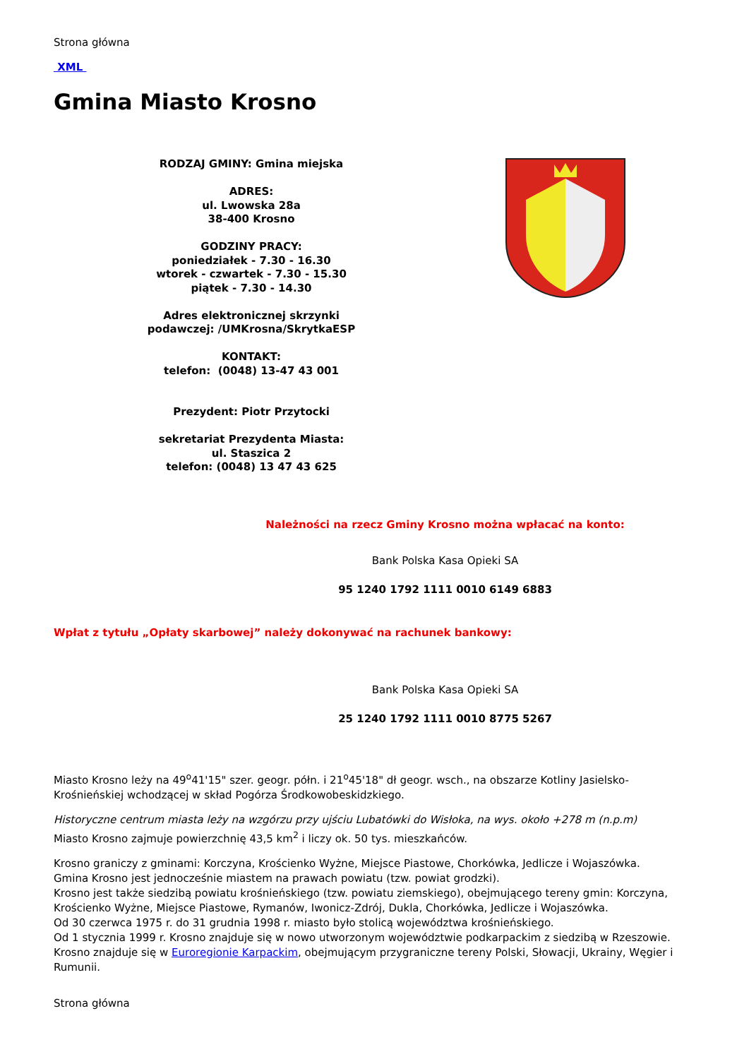Strona główna
XML
Gmina Miasto Krosno
| RODZAJ GMINY: Gmina miejska ADRES: ul. Lwowska 28a 38-400 Krosno GODZINY PRACY: poniedziałek - 7.30 - 16.30 wtorek - czwartek - 7.30 - 15.30 piątek - 7.30 - 14.30 Adres elektronicznej skrzynki podawczej: /UMKrosna/SkrytkaESP KONTAKT: telefon: (0048) 13-47 43 001 Prezydent: Piotr Przytocki sekretariat Prezydenta Miasta: ul. Staszica 2 telefon: (0048) 13 47 43 625 | |
Należności na rzecz Gminy Krosno można wpłacać na konto:
Bank Polska Kasa Opieki SA
95 1240 1792 1111 0010 6149 6883
Wpłat z tytułu „Opłaty skarbowej” należy dokonywać na rachunek bankowy:
Bank Polska Kasa Opieki SA
25 1240 1792 1111 0010 8775 5267
Miasto Krosno leży na 49<sup>o</sup>41'15" szer. geogr. półn. i 21<sup>o</sup>45'18" dł geogr. wsch., na obszarze Kotliny Jasielsko-Krośnieńskiej wchodzącej w skład Pogórza Środkowobeskidzkiego.
Historyczne centrum miasta leży na wzgórzu przy ujściu Lubatówki do Wisłoka, na wys. około +278 m (n.p.m)
Miasto Krosno zajmuje powierzchnię 43,5 km<sup>2</sup> i liczy ok. 50 tys. mieszkańców.
Krosno graniczy z gminami: Korczyna, Krościenko Wyżne, Miejsce Piastowe, Chorkówka, Jedlicze i Wojaszówka.
Gmina Krosno jest jednocześnie miastem na prawach powiatu (tzw. powiat grodzki).
Krosno jest także siedzibą powiatu krośnieńskiego (tzw. powiatu ziemskiego), obejmującego tereny gmin: Korczyna, Krościenko Wyżne, Miejsce Piastowe, Rymanów, Iwonicz-Zdrój, Dukla, Chorkówka, Jedlicze i Wojaszówka.
Od 30 czerwca 1975 r. do 31 grudnia 1998 r. miasto było stolicą województwa krośnieńskiego.
Od 1 stycznia 1999 r. Krosno znajduje się w nowo utworzonym województwie podkarpackim z siedzibą w Rzeszowie.
Krosno znajduje się w Euroregionie Karpackim, obejmującym przygraniczne tereny Polski, Słowacji, Ukrainy, Węgier i Rumunii.
Strona główna